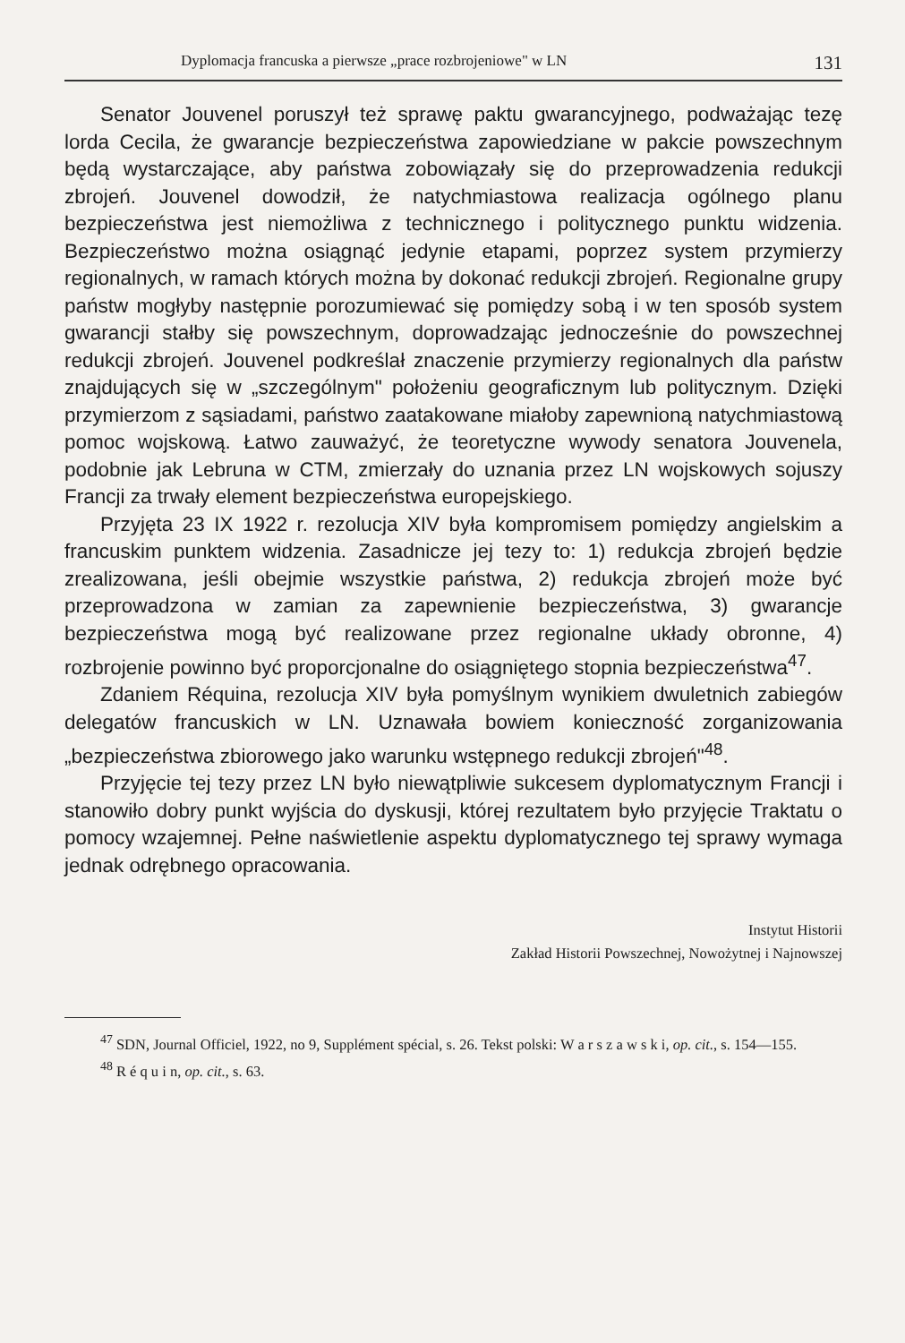Dyplomacja francuska a pierwsze „prace rozbrojeniowe" w LN 131
Senator Jouvenel poruszył też sprawę paktu gwarancyjnego, podważając tezę lorda Cecila, że gwarancje bezpieczeństwa zapowiedziane w pakcie powszechnym będą wystarczające, aby państwa zobowiązały się do przeprowadzenia redukcji zbrojeń. Jouvenel dowodził, że natychmiastowa realizacja ogólnego planu bezpieczeństwa jest niemożliwa z technicznego i politycznego punktu widzenia. Bezpieczeństwo można osiągnąć jedynie etapami, poprzez system przymierzy regionalnych, w ramach których można by dokonać redukcji zbrojeń. Regionalne grupy państw mogłyby następnie porozumiewać się pomiędzy sobą i w ten sposób system gwarancji stałby się powszechnym, doprowadzając jednocześnie do powszechnej redukcji zbrojeń. Jouvenel podkreślał znaczenie przymierzy regionalnych dla państw znajdujących się w „szczególnym" położeniu geograficznym lub politycznym. Dzięki przymierzom z sąsiadami, państwo zaatakowane miałoby zapewnioną natychmiastową pomoc wojskową. Łatwo zauważyć, że teoretyczne wywody senatora Jouvenela, podobnie jak Lebruna w CTM, zmierzały do uznania przez LN wojskowych sojuszy Francji za trwały element bezpieczeństwa europejskiego.
Przyjęta 23 IX 1922 r. rezolucja XIV była kompromisem pomiędzy angielskim a francuskim punktem widzenia. Zasadnicze jej tezy to: 1) redukcja zbrojeń będzie zrealizowana, jeśli obejmie wszystkie państwa, 2) redukcja zbrojeń może być przeprowadzona w zamian za zapewnienie bezpieczeństwa, 3) gwarancje bezpieczeństwa mogą być realizowane przez regionalne układy obronne, 4) rozbrojenie powinno być proporcjonalne do osiągniętego stopnia bezpieczeństwa<sup>47</sup>.
Zdaniem Réquina, rezolucja XIV była pomyślnym wynikiem dwuletnich zabiegów delegatów francuskich w LN. Uznawała bowiem konieczność zorganizowania „bezpieczeństwa zbiorowego jako warunku wstępnego redukcji zbrojeń"<sup>48</sup>.
Przyjęcie tej tezy przez LN było niewątpliwie sukcesem dyplomatycznym Francji i stanowiło dobry punkt wyjścia do dyskusji, której rezultatem było przyjęcie Traktatu o pomocy wzajemnej. Pełne naświetlenie aspektu dyplomatycznego tej sprawy wymaga jednak odrębnego opracowania.
Instytut Historii
Zakład Historii Powszechnej, Nowożytnej i Najnowszej
<sup>47</sup> SDN, Journal Officiel, 1922, no 9, Supplément spécial, s. 26. Tekst polski: W a r s z a w s k i, op. cit., s. 154—155.
<sup>48</sup> R é q u i n, op. cit., s. 63.